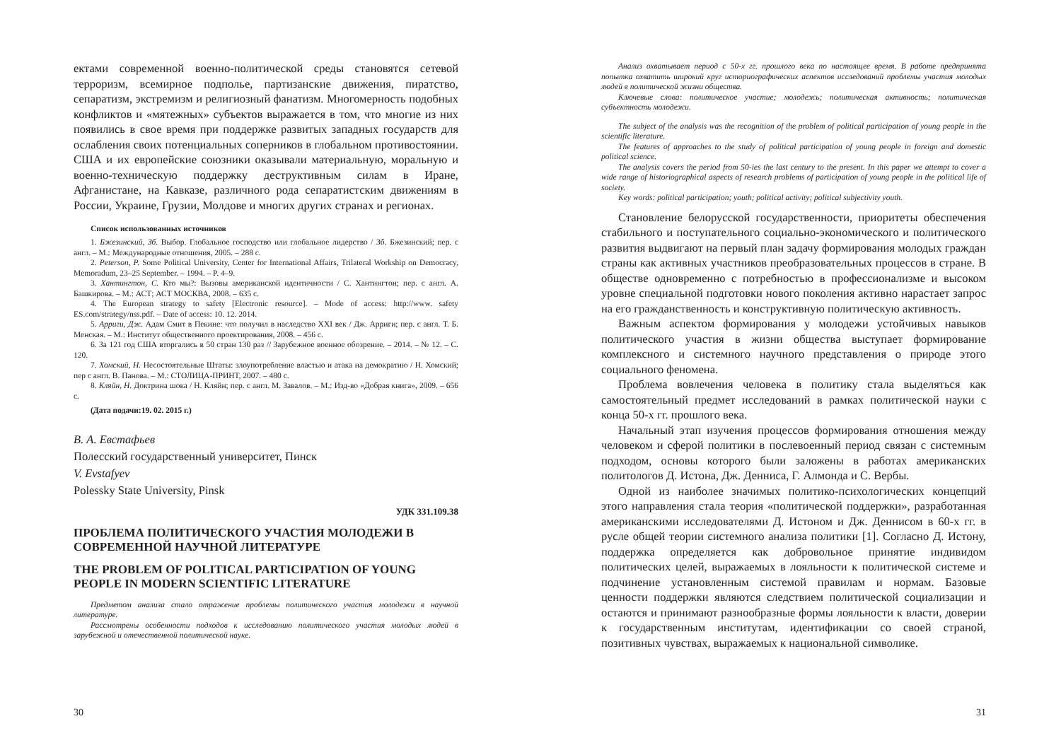ектами современной военно-политической среды становятся сетевой терроризм, всемирное подполье, партизанские движения, пиратство, сепаратизм, экстремизм и религиозный фанатизм. Многомерность подобных конфликтов и «мятежных» субъектов выражается в том, что многие из них появились в свое время при поддержке развитых западных государств для ослабления своих потенциальных соперников в глобальном противостоянии. США и их европейские союзники оказывали материальную, моральную и военно-техническую поддержку деструктивным силам в Иране, Афганистане, на Кавказе, различного рода сепаратистским движениям в России, Украине, Грузии, Молдове и многих других странах и регионах.
Список использованных источников
1. Бжезинский, Зб. Выбор. Глобальное господство или глобальное лидерство / Зб. Бжезинский; пер. с англ. – М.: Международные отношения, 2005. – 288 с.
2. Peterson, P. Some Political University, Center for International Affairs, Trilateral Workship on Democracy, Memoradum, 23–25 September. – 1994. – P. 4–9.
3. Хантингтон, С. Кто мы?: Вызовы американской идентичности / С. Хантингтон; пер. с англ. А. Башкирова. – М.: АСТ; АСТ МОСКВА, 2008. – 635 с.
4. The European strategy to safety [Electronic resource]. – Mode of access: http://www. safety ES.com/strategy/nss.pdf. – Date of access: 10. 12. 2014.
5. Арриги, Дж. Адам Смит в Пекине: что получил в наследство XXI век / Дж. Арриги; пер. с англ. Т. Б. Менская. – М.: Институт общественного проектирования, 2008. – 456 с.
6. За 121 год США вторгались в 50 стран 130 раз // Зарубежное военное обозрение. – 2014. – № 12. – С. 120.
7. Хомский, Н. Несостоятельные Штаты: злоупотребление властью и атака на демократию / Н. Хомский; пер с англ. В. Панова. – М.: СТОЛИЦА-ПРИНТ, 2007. – 480 с.
8. Кляйн, Н. Доктрина шока / Н. Кляйн; пер. с англ. М. Завалов. – М.: Изд-во «Добрая книга», 2009. – 656 с.
(Дата подачи:19. 02. 2015 г.)
В. А. Евстафьев
Полесский государственный университет, Пинск
V. Evstafyev
Polessky State University, Pinsk
УДК 331.109.38
ПРОБЛЕМА ПОЛИТИЧЕСКОГО УЧАСТИЯ МОЛОДЕЖИ В СОВРЕМЕННОЙ НАУЧНОЙ ЛИТЕРАТУРЕ
THE PROBLEM OF POLITICAL PARTICIPATION OF YOUNG PEOPLE IN MODERN SCIENTIFIC LITERATURE
Предметом анализа стало отражение проблемы политического участия молодежи в научной литературе.
Рассмотрены особенности подходов к исследованию политического участия молодых людей в зарубежной и отечественной политической науке.
30
Анализ охватывает период с 50-х гг. прошлого века по настоящее время. В работе предпринята попытка охватить широкий круг историографических аспектов исследований проблемы участия молодых людей в политической жизни общества.
Ключевые слова: политическое участие; молодежь; политическая активность; политическая субъектность молодежи.
The subject of the analysis was the recognition of the problem of political participation of young people in the scientific literature.
The features of approaches to the study of political participation of young people in foreign and domestic political science.
The analysis covers the period from 50-ies the last century to the present. In this paper we attempt to cover a wide range of historiographical aspects of research problems of participation of young people in the political life of society.
Key words: political participation; youth; political activity; political subjectivity youth.
Становление белорусской государственности, приоритеты обеспечения стабильного и поступательного социально-экономического и политического развития выдвигают на первый план задачу формирования молодых граждан страны как активных участников преобразовательных процессов в стране. В обществе одновременно с потребностью в профессионализме и высоком уровне специальной подготовки нового поколения активно нарастает запрос на его гражданственность и конструктивную политическую активность.
Важным аспектом формирования у молодежи устойчивых навыков политического участия в жизни общества выступает формирование комплексного и системного научного представления о природе этого социального феномена.
Проблема вовлечения человека в политику стала выделяться как самостоятельный предмет исследований в рамках политической науки с конца 50-х гг. прошлого века.
Начальный этап изучения процессов формирования отношения между человеком и сферой политики в послевоенный период связан с системным подходом, основы которого были заложены в работах американских политологов Д. Истона, Дж. Денниса, Г. Алмонда и С. Вербы.
Одной из наиболее значимых политико-психологических концепций этого направления стала теория «политической поддержки», разработанная американскими исследователями Д. Истоном и Дж. Деннисом в 60-х гг. в русле общей теории системного анализа политики [1]. Согласно Д. Истону, поддержка определяется как добровольное принятие индивидом политических целей, выражаемых в лояльности к политической системе и подчинение установленным системой правилам и нормам. Базовые ценности поддержки являются следствием политической социализации и остаются и принимают разнообразные формы лояльности к власти, доверии к государственным институтам, идентификации со своей страной, позитивных чувствах, выражаемых к национальной символике.
31